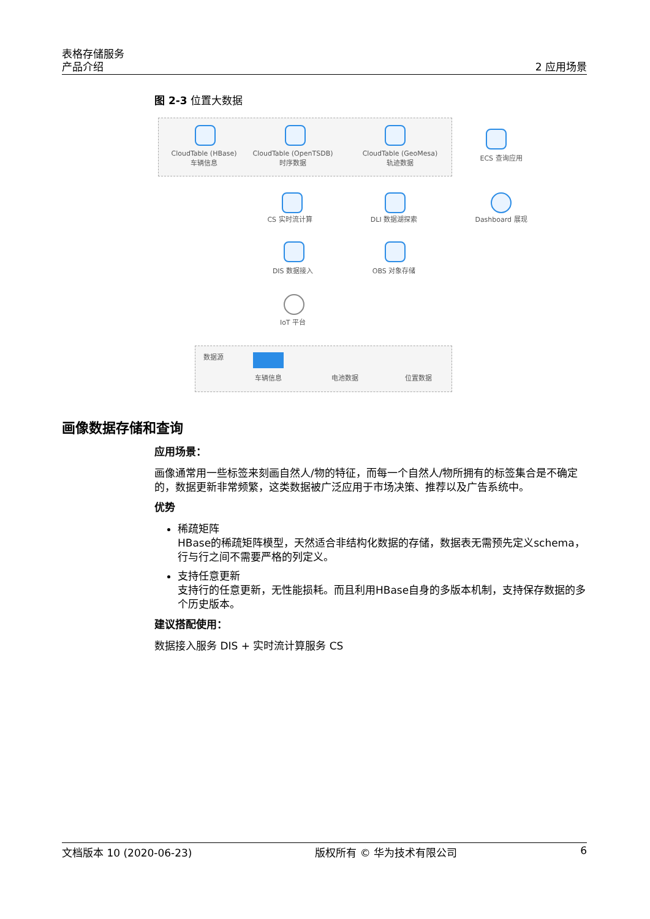表格存储服务
产品介绍
2 应用场景
图 2-3 位置大数据
CloudTable (HBase)
车辆信息
CloudTable (OpenTSDB)
时序数据
CloudTable (GeoMesa)
轨迹数据
ECS 查询应用
CS 实时流计算 DLI 数据湖探索 Dashboard 展现
DIS 数据接入 OBS 对象存储
IoT 平台
数据源
车辆信息 电池数据 位置数据
画像数据存储和查询
应用场景：
画像通常用一些标签来刻画自然人/物的特征，而每一个自然人/物所拥有的标签集合是不确定的，数据更新非常频繁，这类数据被广泛应用于市场决策、推荐以及广告系统中。
优势
稀疏矩阵
HBase的稀疏矩阵模型，天然适合非结构化数据的存储，数据表无需预先定义schema，行与行之间不需要严格的列定义。
支持任意更新
支持行的任意更新，无性能损耗。而且利用HBase自身的多版本机制，支持保存数据的多个历史版本。
建议搭配使用：
数据接入服务 DIS + 实时流计算服务 CS
文档版本 10 (2020-06-23) 版权所有 © 华为技术有限公司 6